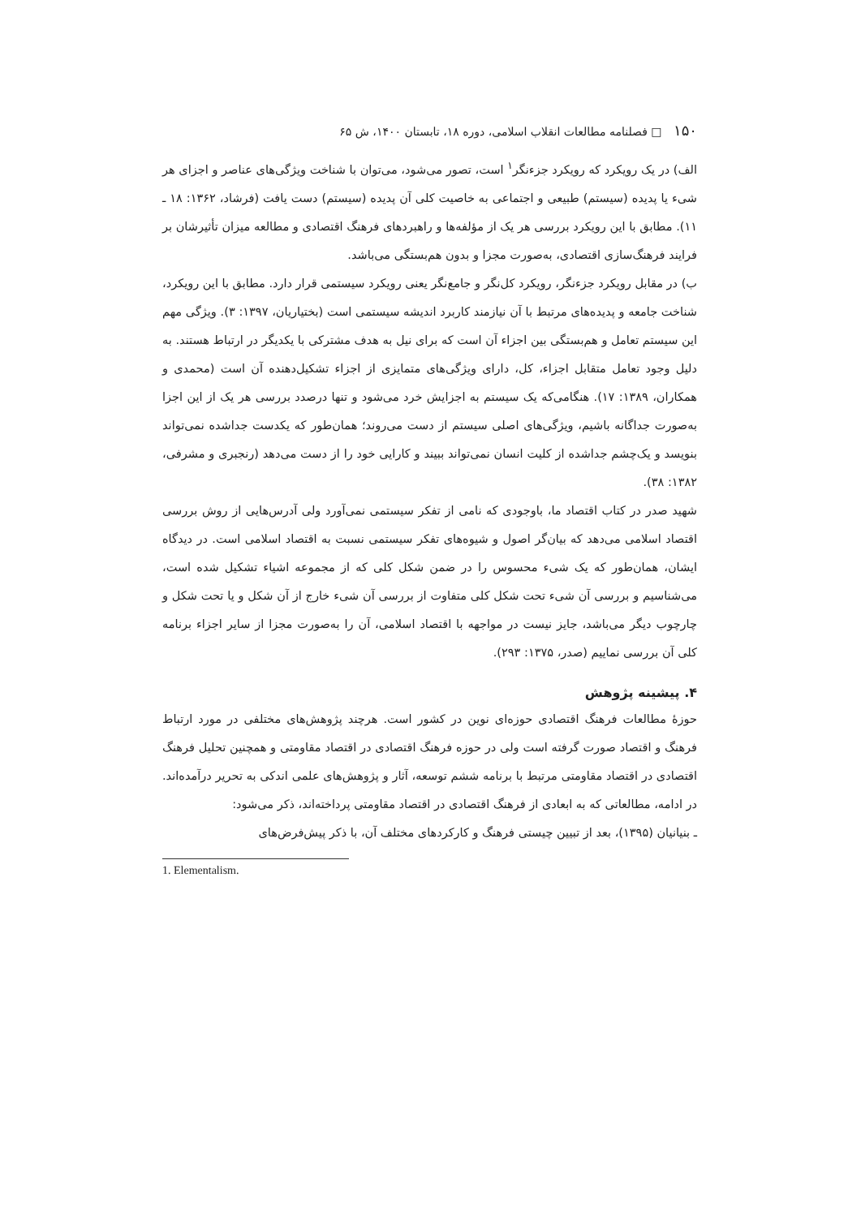۱۵۰ □ فصلنامه مطالعات انقلاب اسلامی، دوره ۱۸، تابستان ۱۴۰۰، ش ۶۵
الف) در یک رویکرد که رویکرد جزءنگر<sup>۱</sup> است، تصور می‌شود، می‌توان با شناخت ویژگی‌های عناصر و اجزای هر شیء یا پدیده (سیستم) طبیعی و اجتماعی به خاصیت کلی آن پدیده (سیستم) دست یافت (فرشاد، ۱۳۶۲: ۱۸ ـ ۱۱). مطابق با این رویکرد بررسی هر یک از مؤلفه‌ها و راهبردهای فرهنگ اقتصادی و مطالعه میزان تأثیرشان بر فرایند فرهنگ‌سازی اقتصادی، به‌صورت مجزا و بدون هم‌بستگی می‌باشد.
ب) در مقابل رویکرد جزءنگر، رویکرد کل‌نگر و جامع‌نگر یعنی رویکرد سیستمی قرار دارد. مطابق با این رویکرد، شناخت جامعه و پدیده‌های مرتبط با آن نیازمند کاربرد اندیشه سیستمی است (بختیاریان، ۱۳۹۷: ۳). ویژگی مهم این سیستم تعامل و هم‌بستگی بین اجزاء آن است که برای نیل به هدف مشترکی با یکدیگر در ارتباط هستند. به دلیل وجود تعامل متقابل اجزاء، کل، دارای ویژگی‌های متمایزی از اجزاء تشکیل‌دهنده آن است (محمدی و همکاران، ۱۳۸۹: ۱۷). هنگامی‌که یک سیستم به اجزایش خرد می‌شود و تنها درصدد بررسی هر یک از این اجزا به‌صورت جداگانه باشیم، ویژگی‌های اصلی سیستم از دست می‌روند؛ همان‌طور که یکدست جداشده نمی‌تواند بنویسد و یک‌چشم جداشده از کلیت انسان نمی‌تواند ببیند و کارایی خود را از دست می‌دهد (رنجبری و مشرفی، ۱۳۸۲: ۳۸).
شهید صدر در کتاب اقتصاد ما، باوجودی که نامی از تفکر سیستمی نمی‌آورد ولی آدرس‌هایی از روش بررسی اقتصاد اسلامی می‌دهد که بیان‌گر اصول و شیوه‌های تفکر سیستمی نسبت به اقتصاد اسلامی است. در دیدگاه ایشان، همان‌طور که یک شیء محسوس را در ضمن شکل کلی که از مجموعه اشیاء تشکیل شده است، می‌شناسیم و بررسی آن شیء تحت شکل کلی متفاوت از بررسی آن شیء خارج از آن شکل و یا تحت شکل و چارچوب دیگر می‌باشد، جایز نیست در مواجهه با اقتصاد اسلامی، آن را به‌صورت مجزا از سایر اجزاء برنامه کلی آن بررسی نماییم (صدر، ۱۳۷۵: ۲۹۳).
۴. پیشینه پژوهش
حوزۀ مطالعات فرهنگ اقتصادی حوزه‌ای نوین در کشور است. هرچند پژوهش‌های مختلفی در مورد ارتباط فرهنگ و اقتصاد صورت گرفته است ولی در حوزه فرهنگ اقتصادی در اقتصاد مقاومتی و همچنین تحلیل فرهنگ اقتصادی در اقتصاد مقاومتی مرتبط با برنامه ششم توسعه، آثار و پژوهش‌های علمی اندکی به تحریر درآمده‌اند. در ادامه، مطالعاتی که به ابعادی از فرهنگ اقتصادی در اقتصاد مقاومتی پرداخته‌اند، ذکر می‌شود:
ـ بنیانیان (۱۳۹۵)، بعد از تبیین چیستی فرهنگ و کارکردهای مختلف آن، با ذکر پیش‌فرض‌های
1. Elementalism.